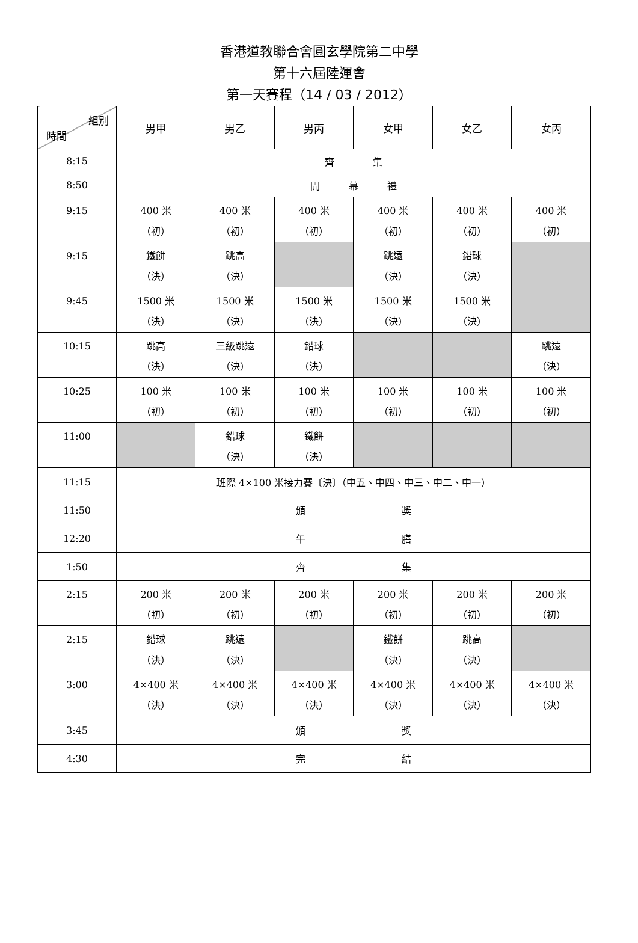香港道教聯合會圓玄學院第二中學
第十六屆陸運會
第一天賽程（14 / 03 / 2012）
| 組別 時間 | 男甲 | 男乙 | 男丙 | 女甲 | 女乙 | 女丙 |
| --- | --- | --- | --- | --- | --- | --- |
| 8:15 | 齊 集 | | | | | |
| 8:50 | 開 幕 禮 | | | | | |
| 9:15 | 400 米 （初） | 400 米 （初） | 400 米 （初） | 400 米 （初） | 400 米 （初） | 400 米 （初） |
| 9:15 | 鐵餅 （決） | 跳高 （決） | | 跳遠 （決） | 鉛球 （決） | |
| 9:45 | 1500 米 （決） | 1500 米 （決） | 1500 米 （決） | 1500 米 （決） | 1500 米 （決） | |
| 10:15 | 跳高 （決） | 三級跳遠 （決） | 鉛球 （決） | | | 跳遠 （決） |
| 10:25 | 100 米 （初） | 100 米 （初） | 100 米 （初） | 100 米 （初） | 100 米 （初） | 100 米 （初） |
| 11:00 | | 鉛球 （決） | 鐵餅 （決） | | | |
| 11:15 | 班際 4×100 米接力賽〔決〕（中五、中四、中三、中二、中一） | | | | | |
| 11:50 | 頒 獎 | | | | | |
| 12:20 | 午 膳 | | | | | |
| 1:50 | 齊 集 | | | | | |
| 2:15 | 200 米 （初） | 200 米 （初） | 200 米 （初） | 200 米 （初） | 200 米 （初） | 200 米 （初） |
| 2:15 | 鉛球 （決） | 跳遠 （決） | | 鐵餅 （決） | 跳高 （決） | |
| 3:00 | 4×400 米 （決） | 4×400 米 （決） | 4×400 米 （決） | 4×400 米 （決） | 4×400 米 （決） | 4×400 米 （決） |
| 3:45 | 頒 獎 | | | | | |
| 4:30 | 完 結 | | | | | |